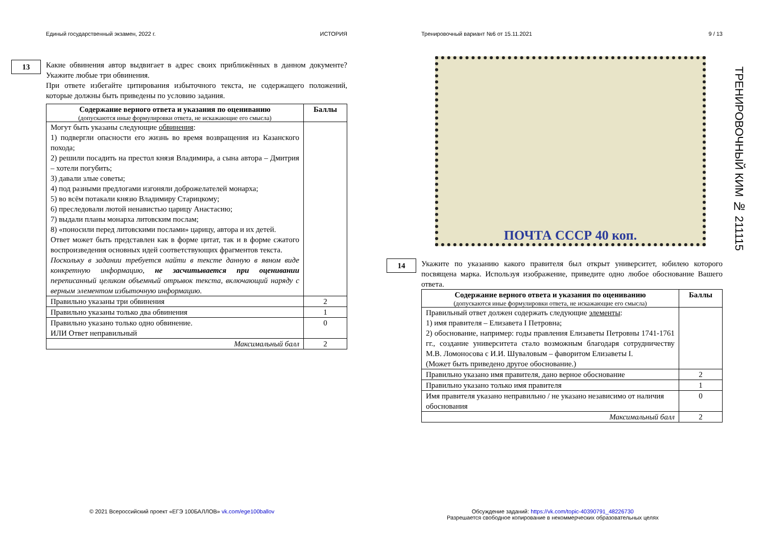Единый государственный экзамен, 2022 г. ИСТОРИЯ
13
Какие обвинения автор выдвигает в адрес своих приближённых в данном документе? Укажите любые три обвинения.
При ответе избегайте цитирования избыточного текста, не содержащего положений, которые должны быть приведены по условию задания.
| Содержание верного ответа и указания по оцениванию (допускаются иные формулировки ответа, не искажающие его смысла) | Баллы |
| --- | --- |
| Могут быть указаны следующие обвинения : 1) подвергли опасности его жизнь во время возвращения из Казанского похода; 2) решили посадить на престол князя Владимира, а сына автора – Дмитрия – хотели погубить; 3) давали злые советы; 4) под разными предлогами изгоняли доброжелателей монарха; 5) во всём потакали князю Владимиру Старицкому; 6) преследовали лютой ненавистью царицу Анастасию; 7) выдали планы монарха литовским послам; 8) «поносили перед литовскими послами» царицу, автора и их детей. Ответ может быть представлен как в форме цитат, так и в форме сжатого воспроизведения основных идей соответствующих фрагментов текста. Поскольку в задании требуется найти в тексте данную в явном виде конкретную информацию, не засчитывается при оценивании переписанный целиком объемный отрывок текста, включающий наряду с верным элементом избыточную информацию. | |
| Правильно указаны три обвинения | 2 |
| Правильно указаны только два обвинения | 1 |
| Правильно указано только одно обвинение. ИЛИ Ответ неправильный | 0 |
| Максимальный балл | 2 |
Тренировочный вариант №6 от 15.11.2021 9 / 13
ПОЧТА СССР 40 коп.
14
Укажите по указанию какого правителя был открыт университет, юбилею которого посвящена марка. Используя изображение, приведите одно любое обоснование Вашего ответа.
| Содержание верного ответа и указания по оцениванию (допускаются иные формулировки ответа, не искажающие его смысла) | Баллы |
| --- | --- |
| Правильный ответ должен содержать следующие элементы : 1) имя правителя – Елизавета I Петровна; 2) обоснование, например: годы правления Елизаветы Петровны 1741-1761 гг., создание университета стало возможным благодаря сотрудничеству М.В. Ломоносова с И.И. Шуваловым – фаворитом Елизаветы I. (Может быть приведено другое обоснование.) | |
| Правильно указано имя правителя, дано верное обоснование | 2 |
| Правильно указано только имя правителя | 1 |
| Имя правителя указано неправильно / не указано независимо от наличия обоснования | 0 |
| Максимальный балл | 2 |
ТРЕНИРОВОЧНЫЙ КИМ № 211115
© 2021 Всероссийский проект «ЕГЭ 100БАЛЛОВ» vk.com/ege100ballov
Обсуждение заданий: https://vk.com/topic-40390791_48226730
Разрешается свободное копирование в некоммерческих образовательных целях